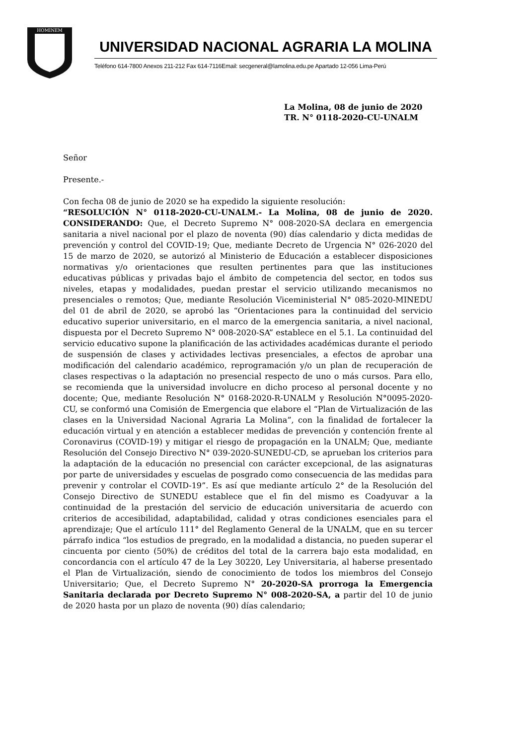HOMINEM
UNIVERSIDAD NACIONAL AGRARIA LA MOLINA
Teléfono 614-7800 Anexos 211-212 Fax 614-7116Email: secgeneral@lamolina.edu.pe Apartado 12-056 Lima-Perú
La Molina, 08 de junio de 2020
TR. N° 0118-2020-CU-UNALM
Señor
Presente.-
Con fecha 08 de junio de 2020 se ha expedido la siguiente resolución:
“RESOLUCIÓN N° 0118-2020-CU-UNALM.- La Molina, 08 de junio de 2020. CONSIDERANDO: Que, el Decreto Supremo N° 008-2020-SA declara en emergencia sanitaria a nivel nacional por el plazo de noventa (90) días calendario y dicta medidas de prevención y control del COVID-19; Que, mediante Decreto de Urgencia N° 026-2020 del 15 de marzo de 2020, se autorizó al Ministerio de Educación a establecer disposiciones normativas y/o orientaciones que resulten pertinentes para que las instituciones educativas públicas y privadas bajo el ámbito de competencia del sector, en todos sus niveles, etapas y modalidades, puedan prestar el servicio utilizando mecanismos no presenciales o remotos; Que, mediante Resolución Viceministerial N° 085-2020-MINEDU del 01 de abril de 2020, se aprobó las “Orientaciones para la continuidad del servicio educativo superior universitario, en el marco de la emergencia sanitaria, a nivel nacional, dispuesta por el Decreto Supremo N° 008-2020-SA” establece en el 5.1. La continuidad del servicio educativo supone la planificación de las actividades académicas durante el periodo de suspensión de clases y actividades lectivas presenciales, a efectos de aprobar una modificación del calendario académico, reprogramación y/o un plan de recuperación de clases respectivas o la adaptación no presencial respecto de uno o más cursos. Para ello, se recomienda que la universidad involucre en dicho proceso al personal docente y no docente; Que, mediante Resolución N° 0168-2020-R-UNALM y Resolución N°0095-2020-CU, se conformó una Comisión de Emergencia que elabore el “Plan de Virtualización de las clases en la Universidad Nacional Agraria La Molina”, con la finalidad de fortalecer la educación virtual y en atención a establecer medidas de prevención y contención frente al Coronavirus (COVID-19) y mitigar el riesgo de propagación en la UNALM; Que, mediante Resolución del Consejo Directivo N° 039-2020-SUNEDU-CD, se aprueban los criterios para la adaptación de la educación no presencial con carácter excepcional, de las asignaturas por parte de universidades y escuelas de posgrado como consecuencia de las medidas para prevenir y controlar el COVID-19”. Es así que mediante artículo 2° de la Resolución del Consejo Directivo de SUNEDU establece que el fin del mismo es Coadyuvar a la continuidad de la prestación del servicio de educación universitaria de acuerdo con criterios de accesibilidad, adaptabilidad, calidad y otras condiciones esenciales para el aprendizaje; Que el artículo 111° del Reglamento General de la UNALM, que en su tercer párrafo indica “los estudios de pregrado, en la modalidad a distancia, no pueden superar el cincuenta por ciento (50%) de créditos del total de la carrera bajo esta modalidad, en concordancia con el artículo 47 de la Ley 30220, Ley Universitaria, al haberse presentado el Plan de Virtualización, siendo de conocimiento de todos los miembros del Consejo Universitario; Que, el Decreto Supremo N° 20-2020-SA prorroga la Emergencia Sanitaria declarada por Decreto Supremo N° 008-2020-SA, a partir del 10 de junio de 2020 hasta por un plazo de noventa (90) días calendario;